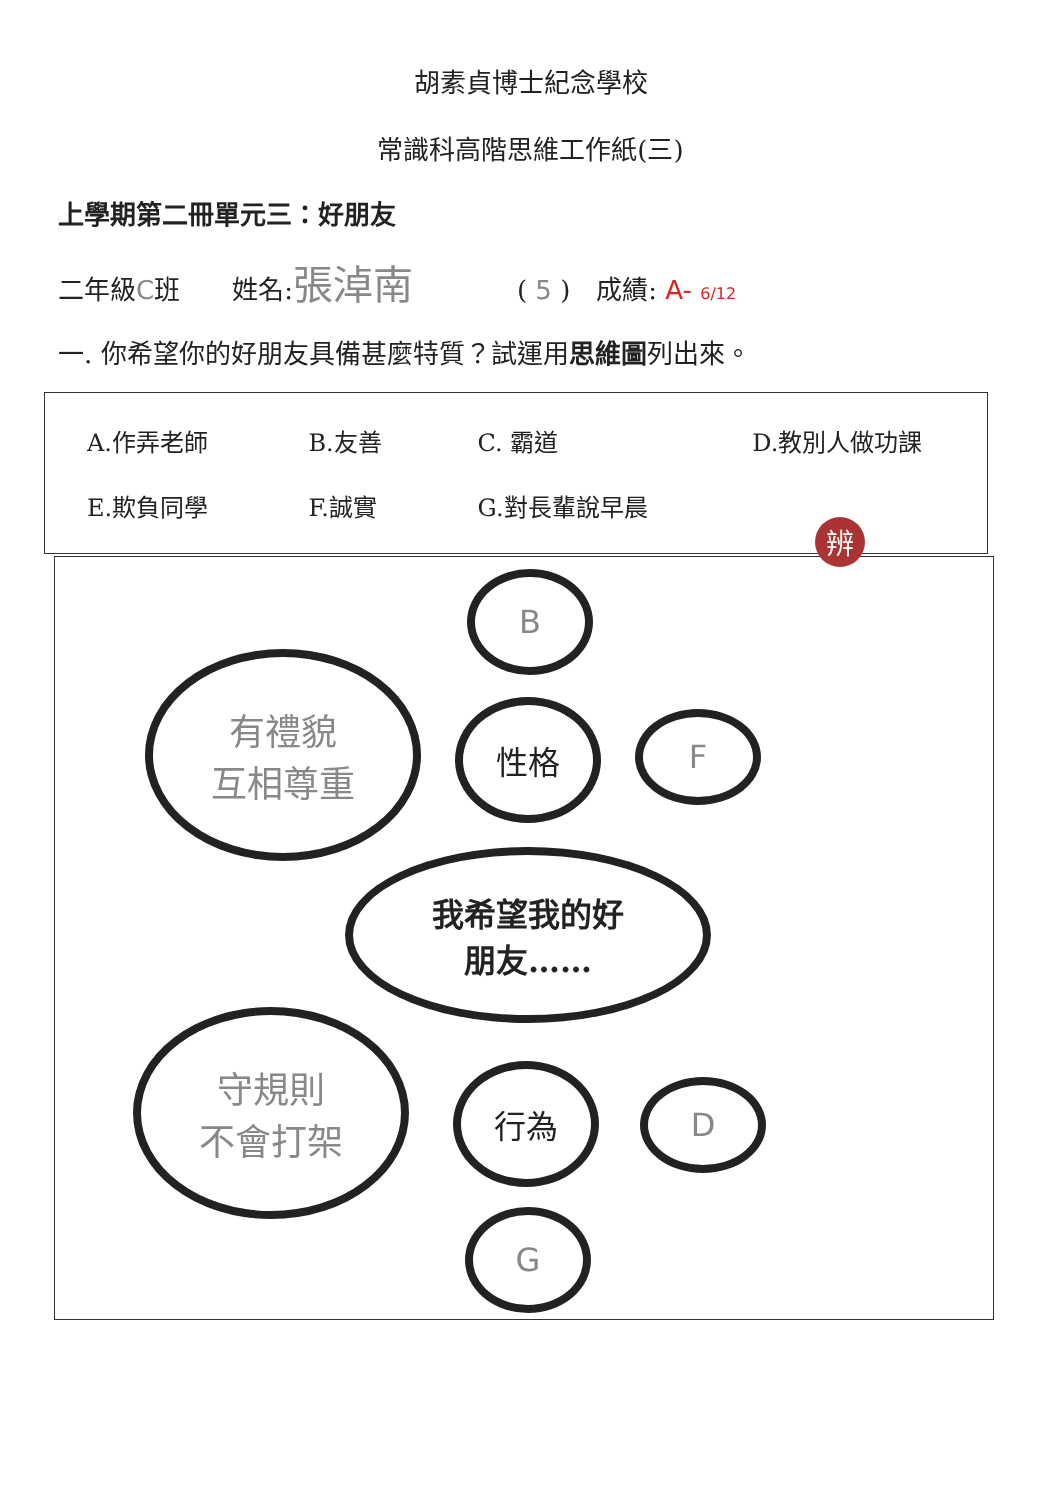胡素貞博士紀念學校
常識科高階思維工作紙(三)
上學期第二冊單元三：好朋友
二年級C班　　姓名:張淖南　　　　( 5 )　成績: A- 6/12
一. 你希望你的好朋友具備甚麼特質？試運用思維圖列出來。
| A.作弄老師 | B.友善 | C. 霸道 | D.教別人做功課 |
| E.欺負同學 | F.誠實 | G.對長輩說早晨 | |
B
有禮貌
互相尊重
性格 F
我希望我的好
朋友……
守規則
不會打架
行為 D
G
辨